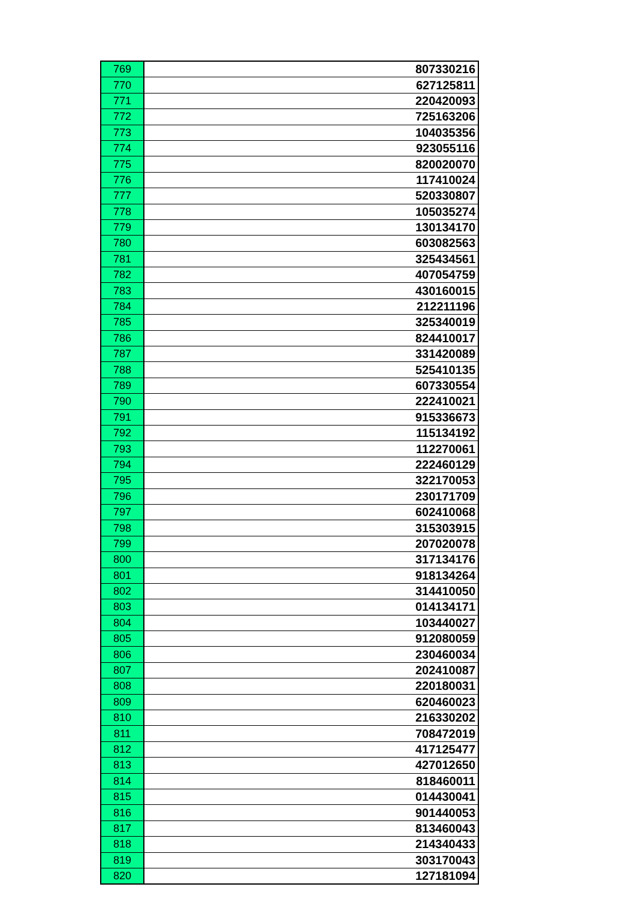| 769 | 807330216 |
| 770 | 627125811 |
| 771 | 220420093 |
| 772 | 725163206 |
| 773 | 104035356 |
| 774 | 923055116 |
| 775 | 820020070 |
| 776 | 117410024 |
| 777 | 520330807 |
| 778 | 105035274 |
| 779 | 130134170 |
| 780 | 603082563 |
| 781 | 325434561 |
| 782 | 407054759 |
| 783 | 430160015 |
| 784 | 212211196 |
| 785 | 325340019 |
| 786 | 824410017 |
| 787 | 331420089 |
| 788 | 525410135 |
| 789 | 607330554 |
| 790 | 222410021 |
| 791 | 915336673 |
| 792 | 115134192 |
| 793 | 112270061 |
| 794 | 222460129 |
| 795 | 322170053 |
| 796 | 230171709 |
| 797 | 602410068 |
| 798 | 315303915 |
| 799 | 207020078 |
| 800 | 317134176 |
| 801 | 918134264 |
| 802 | 314410050 |
| 803 | 014134171 |
| 804 | 103440027 |
| 805 | 912080059 |
| 806 | 230460034 |
| 807 | 202410087 |
| 808 | 220180031 |
| 809 | 620460023 |
| 810 | 216330202 |
| 811 | 708472019 |
| 812 | 417125477 |
| 813 | 427012650 |
| 814 | 818460011 |
| 815 | 014430041 |
| 816 | 901440053 |
| 817 | 813460043 |
| 818 | 214340433 |
| 819 | 303170043 |
| 820 | 127181094 |